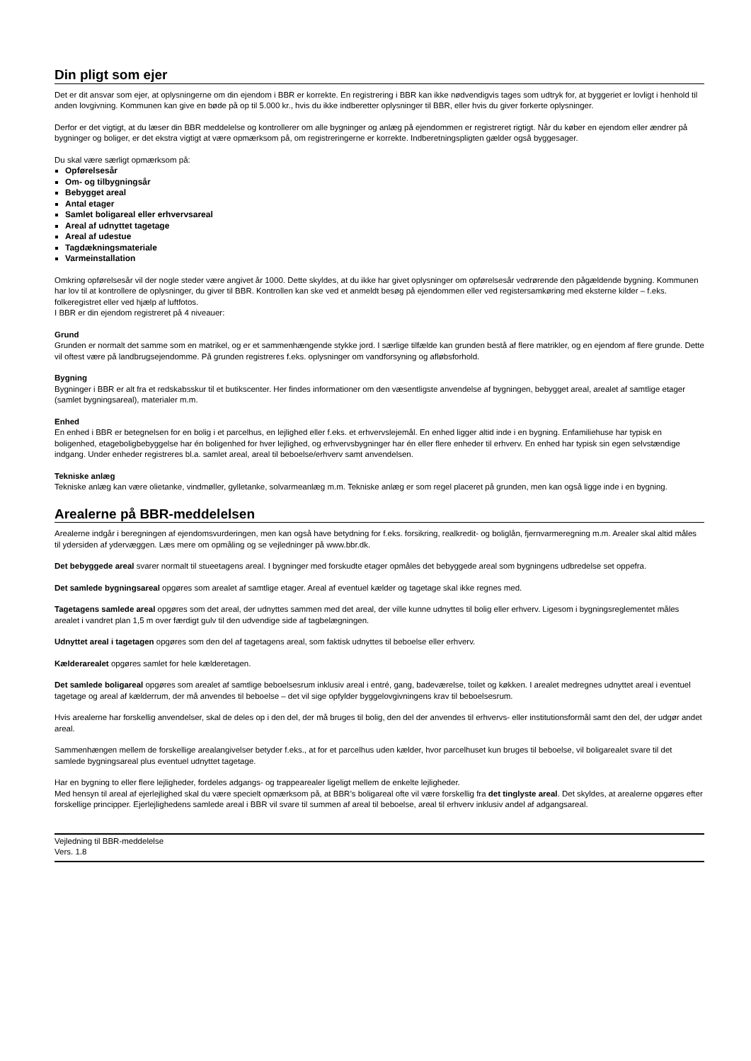Din pligt som ejer
Det er dit ansvar som ejer, at oplysningerne om din ejendom i BBR er korrekte. En registrering i BBR kan ikke nødvendigvis tages som udtryk for, at byggeriet er lovligt i henhold til anden lovgivning. Kommunen kan give en bøde på op til 5.000 kr., hvis du ikke indberetter oplysninger til BBR, eller hvis du giver forkerte oplysninger.
Derfor er det vigtigt, at du læser din BBR meddelelse og kontrollerer om alle bygninger og anlæg på ejendommen er registreret rigtigt. Når du køber en ejendom eller ændrer på bygninger og boliger, er det ekstra vigtigt at være opmærksom på, om registreringerne er korrekte. Indberetningspligten gælder også byggesager.
Du skal være særligt opmærksom på:
Opførelsesår
Om- og tilbygningsår
Bebygget areal
Antal etager
Samlet boligareal eller erhvervsareal
Areal af udnyttet tagetage
Areal af udestue
Tagdækningsmateriale
Varmeinstallation
Omkring opførelsesår vil der nogle steder være angivet år 1000. Dette skyldes, at du ikke har givet oplysninger om opførelsesår vedrørende den pågældende bygning. Kommunen har lov til at kontrollere de oplysninger, du giver til BBR. Kontrollen kan ske ved et anmeldt besøg på ejendommen eller ved registersamkøring med eksterne kilder – f.eks. folkeregistret eller ved hjælp af luftfotos.
I BBR er din ejendom registreret på 4 niveauer:
Grund
Grunden er normalt det samme som en matrikel, og er et sammenhængende stykke jord. I særlige tilfælde kan grunden bestå af flere matrikler, og en ejendom af flere grunde. Dette vil oftest være på landbrugsejendomme. På grunden registreres f.eks. oplysninger om vandforsyning og afløbsforhold.
Bygning
Bygninger i BBR er alt fra et redskabsskur til et butikscenter. Her findes informationer om den væsentligste anvendelse af bygningen, bebygget areal, arealet af samtlige etager (samlet bygningsareal), materialer m.m.
Enhed
En enhed i BBR er betegnelsen for en bolig i et parcelhus, en lejlighed eller f.eks. et erhvervslejemål. En enhed ligger altid inde i en bygning. Enfamiliehuse har typisk en boligenhed, etageboligbebyggelse har én boligenhed for hver lejlighed, og erhvervsbygninger har én eller flere enheder til erhverv. En enhed har typisk sin egen selvstændige indgang. Under enheder registreres bl.a. samlet areal, areal til beboelse/erhverv samt anvendelsen.
Tekniske anlæg
Tekniske anlæg kan være olietanke, vindmøller, gylletanke, solvarmeanlæg m.m. Tekniske anlæg er som regel placeret på grunden, men kan også ligge inde i en bygning.
Arealerne på BBR-meddelelsen
Arealerne indgår i beregningen af ejendomsvurderingen, men kan også have betydning for f.eks. forsikring, realkredit- og boliglån, fjernvarmeregning m.m. Arealer skal altid måles til ydersiden af ydervæggen. Læs mere om opmåling og se vejledninger på www.bbr.dk.
Det bebyggede areal svarer normalt til stueetagens areal. I bygninger med forskudte etager opmåles det bebyggede areal som bygningens udbredelse set oppefra.
Det samlede bygningsareal opgøres som arealet af samtlige etager. Areal af eventuel kælder og tagetage skal ikke regnes med.
Tagetagens samlede areal opgøres som det areal, der udnyttes sammen med det areal, der ville kunne udnyttes til bolig eller erhverv. Ligesom i bygningsreglementet måles arealet i vandret plan 1,5 m over færdigt gulv til den udvendige side af tagbelægningen.
Udnyttet areal i tagetagen opgøres som den del af tagetagens areal, som faktisk udnyttes til beboelse eller erhverv.
Kælderarealet opgøres samlet for hele kælderetagen.
Det samlede boligareal opgøres som arealet af samtlige beboelsesrum inklusiv areal i entré, gang, badeværelse, toilet og køkken. I arealet medregnes udnyttet areal i eventuel tagetage og areal af kælderrum, der må anvendes til beboelse – det vil sige opfylder byggelovgivningens krav til beboelsesrum.
Hvis arealerne har forskellig anvendelser, skal de deles op i den del, der må bruges til bolig, den del der anvendes til erhvervs- eller institutionsformål samt den del, der udgør andet areal.
Sammenhængen mellem de forskellige arealangivelser betyder f.eks., at for et parcelhus uden kælder, hvor parcelhuset kun bruges til beboelse, vil boligarealet svare til det samlede bygningsareal plus eventuel udnyttet tagetage.
Har en bygning to eller flere lejligheder, fordeles adgangs- og trappearealer ligeligt mellem de enkelte lejligheder.
Med hensyn til areal af ejerlejlighed skal du være specielt opmærksom på, at BBR’s boligareal ofte vil være forskellig fra det tinglyste areal. Det skyldes, at arealerne opgøres efter forskellige principper. Ejerlejlighedens samlede areal i BBR vil svare til summen af areal til beboelse, areal til erhverv inklusiv andel af adgangsareal.
Vejledning til BBR-meddelelse
Vers. 1.8